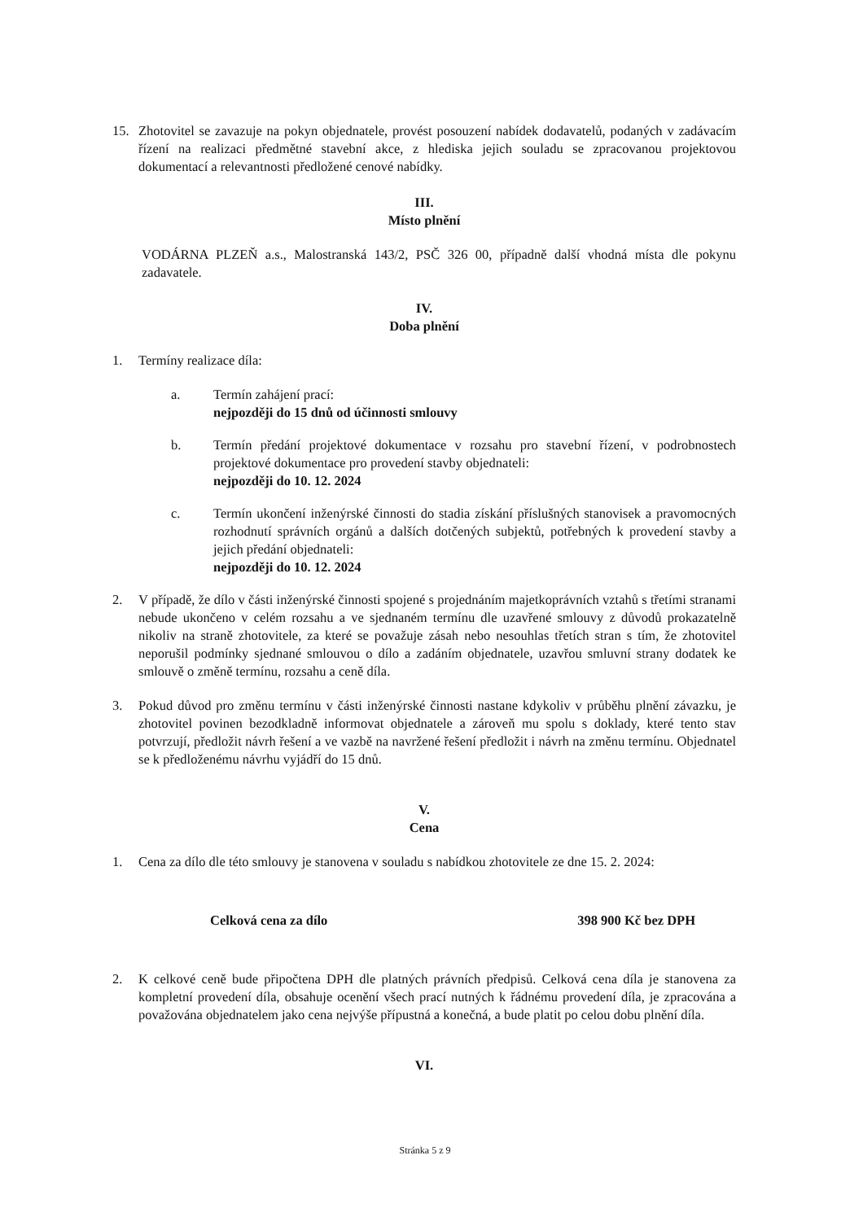15. Zhotovitel se zavazuje na pokyn objednatele, provést posouzení nabídek dodavatelů, podaných v zadávacím řízení na realizaci předmětné stavební akce, z hlediska jejich souladu se zpracovanou projektovou dokumentací a relevantnosti předložené cenové nabídky.
III.
Místo plnění
VODÁRNA PLZEŇ a.s., Malostranská 143/2, PSČ 326 00, případně další vhodná místa dle pokynu zadavatele.
IV.
Doba plnění
1. Termíny realizace díla:
a. Termín zahájení prací:
nejpozději do 15 dnů od účinnosti smlouvy
b. Termín předání projektové dokumentace v rozsahu pro stavební řízení, v podrobnostech projektové dokumentace pro provedení stavby objednateli:
nejpozději do 10. 12. 2024
c. Termín ukončení inženýrské činnosti do stadia získání příslušných stanovisek a pravomocných rozhodnutí správních orgánů a dalších dotčených subjektů, potřebných k provedení stavby a jejich předání objednateli:
nejpozději do 10. 12. 2024
2. V případě, že dílo v části inženýrské činnosti spojené s projednáním majetkoprávních vztahů s třetími stranami nebude ukončeno v celém rozsahu a ve sjednaném termínu dle uzavřené smlouvy z důvodů prokazatelně nikoliv na straně zhotovitele, za které se považuje zásah nebo nesouhlas třetích stran s tím, že zhotovitel neporušil podmínky sjednané smlouvou o dílo a zadáním objednatele, uzavřou smluvní strany dodatek ke smlouvě o změně termínu, rozsahu a ceně díla.
3. Pokud důvod pro změnu termínu v části inženýrské činnosti nastane kdykoliv v průběhu plnění závazku, je zhotovitel povinen bezodkladně informovat objednatele a zároveň mu spolu s doklady, které tento stav potvrzují, předložit návrh řešení a ve vazbě na navržené řešení předložit i návrh na změnu termínu. Objednatel se k předloženému návrhu vyjádří do 15 dnů.
V.
Cena
1. Cena za dílo dle této smlouvy je stanovena v souladu s nabídkou zhotovitele ze dne 15. 2. 2024:
Celková cena za dílo 398 900 Kč bez DPH
2. K celkové ceně bude připočtena DPH dle platných právních předpisů. Celková cena díla je stanovena za kompletní provedení díla, obsahuje ocenění všech prací nutných k řádnému provedení díla, je zpracována a považována objednatelem jako cena nejvýše přípustná a konečná, a bude platit po celou dobu plnění díla.
VI.
Stránka 5 z 9